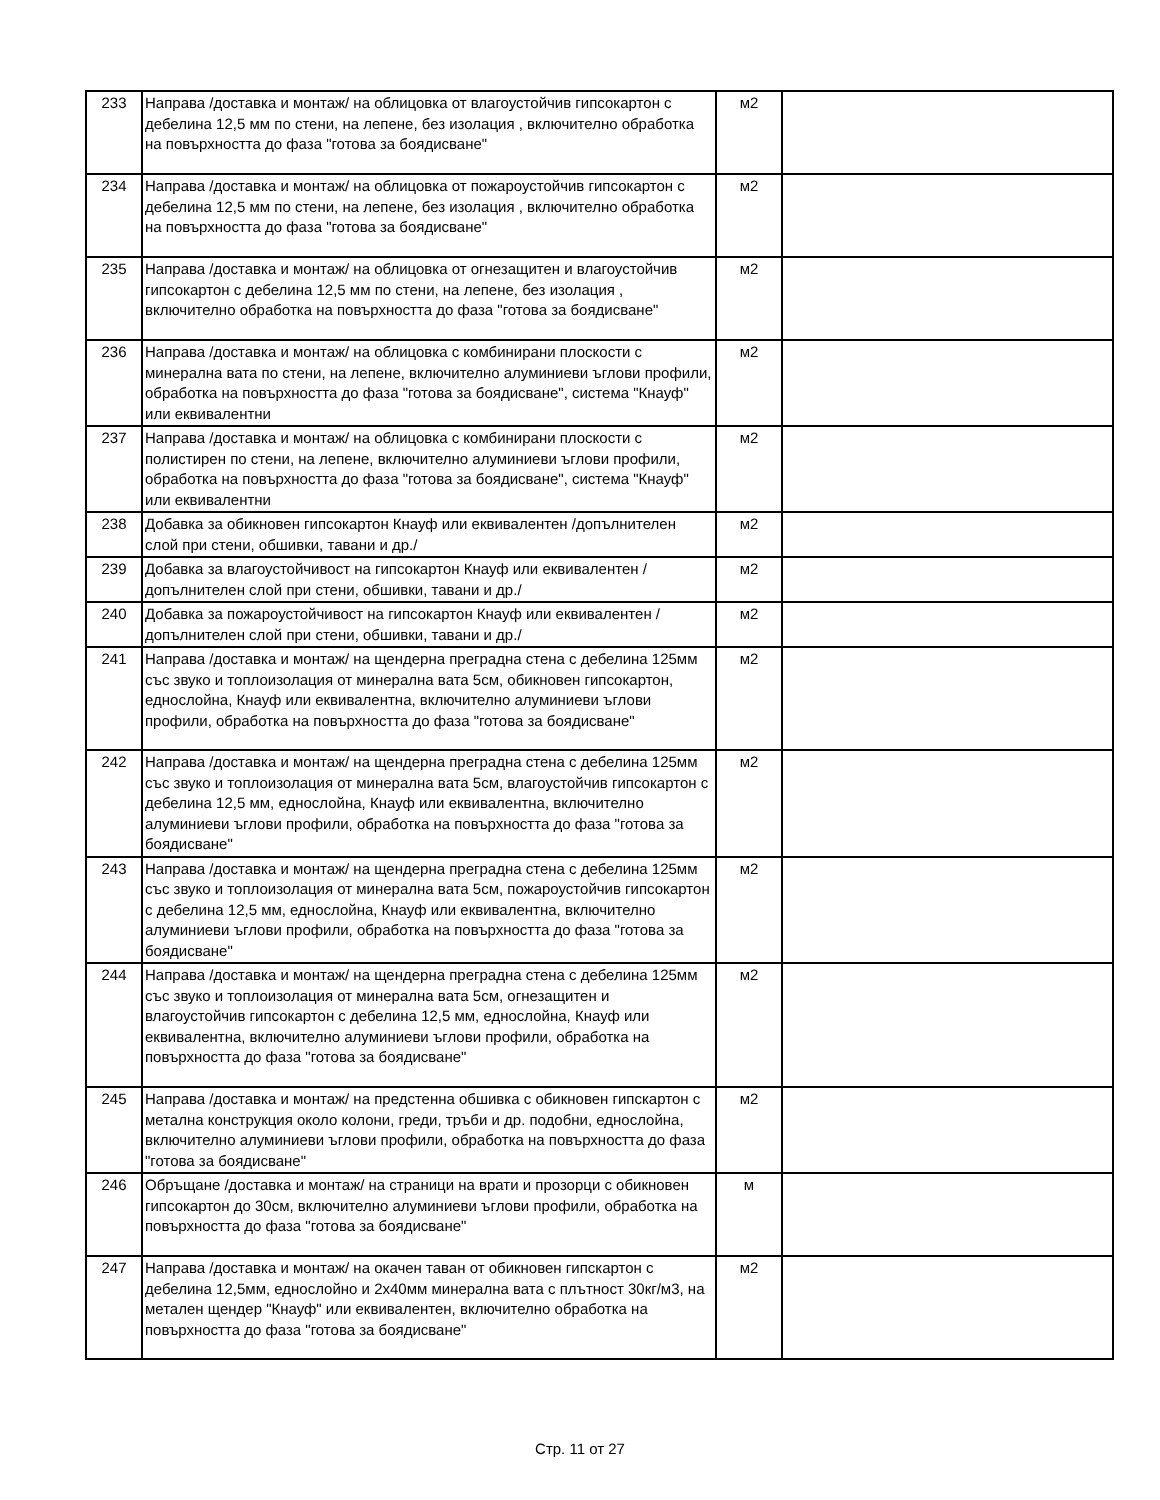| 233 | Направа /доставка и монтаж/ на облицовка от влагоустойчив гипсокартон с дебелина 12,5 мм по стени, на лепене, без изолация , включително обработка на повърхността до фаза "готова за боядисване" | м2 | |
| 234 | Направа /доставка и монтаж/ на облицовка от пожароустойчив гипсокартон с дебелина 12,5 мм по стени, на лепене, без изолация , включително обработка на повърхността до фаза "готова за боядисване" | м2 | |
| 235 | Направа /доставка и монтаж/ на облицовка от огнезащитен и влагоустойчив гипсокартон с дебелина 12,5 мм по стени, на лепене, без изолация , включително обработка на повърхността до фаза "готова за боядисване" | м2 | |
| 236 | Направа /доставка и монтаж/ на облицовка с комбинирани плоскости с минерална вата по стени, на лепене, включително алуминиеви ъглови профили, обработка на повърхността до фаза "готова за боядисване", система "Кнауф" или еквивалентни | м2 | |
| 237 | Направа /доставка и монтаж/ на облицовка с комбинирани плоскости с полистирен по стени, на лепене, включително алуминиеви ъглови профили, обработка на повърхността до фаза "готова за боядисване", система "Кнауф" или еквивалентни | м2 | |
| 238 | Добавка за обикновен гипсокартон Кнауф или еквивалентен /допълнителен слой при стени, обшивки, тавани и др./ | м2 | |
| 239 | Добавка за влагоустойчивост на гипсокартон Кнауф или еквивалентен /допълнителен слой при стени, обшивки, тавани и др./ | м2 | |
| 240 | Добавка за пожароустойчивост на гипсокартон Кнауф или еквивалентен /допълнителен слой при стени, обшивки, тавани и др./ | м2 | |
| 241 | Направа /доставка и монтаж/ на щендерна преградна стена с дебелина 125мм със звуко и топлоизолация от минерална вата 5см, обикновен гипсокартон, еднослойна, Кнауф или еквивалентна, включително алуминиеви ъглови профили, обработка на повърхността до фаза "готова за боядисване" | м2 | |
| 242 | Направа /доставка и монтаж/ на щендерна преградна стена с дебелина 125мм със звуко и топлоизолация от минерална вата 5см, влагоустойчив гипсокартон с дебелина 12,5 мм, еднослойна, Кнауф или еквивалентна, включително алуминиеви ъглови профили, обработка на повърхността до фаза "готова за боядисване" | м2 | |
| 243 | Направа /доставка и монтаж/ на щендерна преградна стена с дебелина 125мм със звуко и топлоизолация от минерална вата 5см, пожароустойчив гипсокартон с дебелина 12,5 мм, еднослойна, Кнауф или еквивалентна, включително алуминиеви ъглови профили, обработка на повърхността до фаза "готова за боядисване" | м2 | |
| 244 | Направа /доставка и монтаж/ на щендерна преградна стена с дебелина 125мм със звуко и топлоизолация от минерална вата 5см, огнезащитен и влагоустойчив гипсокартон с дебелина 12,5 мм, еднослойна, Кнауф или еквивалентна, включително алуминиеви ъглови профили, обработка на повърхността до фаза "готова за боядисване" | м2 | |
| 245 | Направа /доставка и монтаж/ на предстенна обшивка с обикновен гипскартон с метална конструкция около колони, греди, тръби и др. подобни, еднослойна, включително алуминиеви ъглови профили, обработка на повърхността до фаза "готова за боядисване" | м2 | |
| 246 | Обръщане /доставка и монтаж/ на страници на врати и прозорци с обикновен гипсокартон до 30см, включително алуминиеви ъглови профили, обработка на повърхността до фаза "готова за боядисване" | м | |
| 247 | Направа /доставка и монтаж/ на окачен таван от обикновен гипскартон с дебелина 12,5мм, еднослойно и 2х40мм минерална вата с плътност 30кг/м3, на метален щендер "Кнауф" или еквивалентен, включително обработка на повърхността до фаза "готова за боядисване" | м2 | |
Стр. 11 от 27